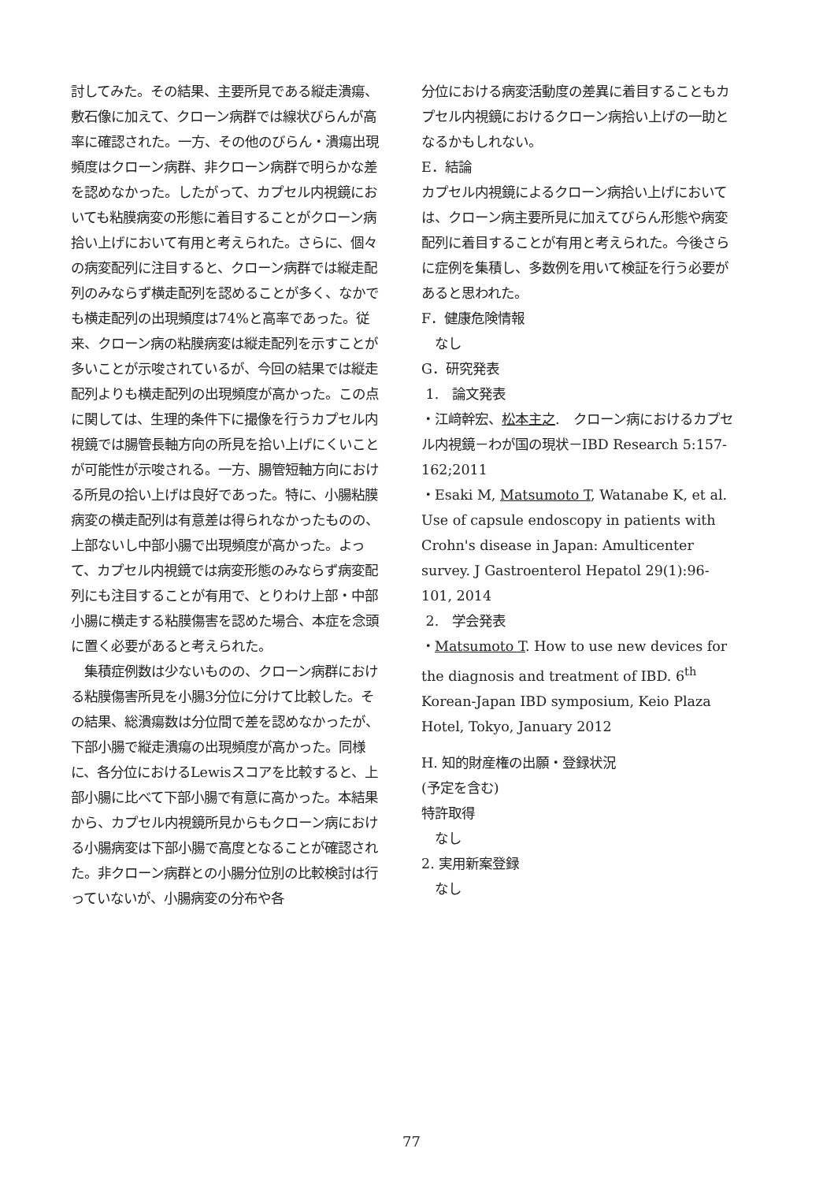討してみた。その結果、主要所見である縦走潰瘍、敷石像に加えて、クローン病群では線状びらんが高率に確認された。一方、その他のびらん・潰瘍出現頻度はクローン病群、非クローン病群で明らかな差を認めなかった。したがって、カプセル内視鏡においても粘膜病変の形態に着目することがクローン病拾い上げにおいて有用と考えられた。さらに、個々の病変配列に注目すると、クローン病群では縦走配列のみならず横走配列を認めることが多く、なかでも横走配列の出現頻度は74%と高率であった。従来、クローン病の粘膜病変は縦走配列を示すことが多いことが示唆されているが、今回の結果では縦走配列よりも横走配列の出現頻度が高かった。この点に関しては、生理的条件下に撮像を行うカプセル内視鏡では腸管長軸方向の所見を拾い上げにくいことが可能性が示唆される。一方、腸管短軸方向における所見の拾い上げは良好であった。特に、小腸粘膜病変の横走配列は有意差は得られなかったものの、上部ないし中部小腸で出現頻度が高かった。よって、カプセル内視鏡では病変形態のみならず病変配列にも注目することが有用で、とりわけ上部・中部小腸に横走する粘膜傷害を認めた場合、本症を念頭に置く必要があると考えられた。
　集積症例数は少ないものの、クローン病群における粘膜傷害所見を小腸3分位に分けて比較した。その結果、総潰瘍数は分位間で差を認めなかったが、下部小腸で縦走潰瘍の出現頻度が高かった。同様に、各分位におけるLewisスコアを比較すると、上部小腸に比べて下部小腸で有意に高かった。本結果から、カプセル内視鏡所見からもクローン病における小腸病変は下部小腸で高度となることが確認された。非クローン病群との小腸分位別の比較検討は行っていないが、小腸病変の分布や各
分位における病変活動度の差異に着目することもカプセル内視鏡におけるクローン病拾い上げの一助となるかもしれない。
E．結論
カプセル内視鏡によるクローン病拾い上げにおいては、クローン病主要所見に加えてびらん形態や病変配列に着目することが有用と考えられた。今後さらに症例を集積し、多数例を用いて検証を行う必要があると思われた。
F．健康危険情報
　なし
G．研究発表
1.　論文発表
・江﨑幹宏、松本主之.　クローン病におけるカプセル内視鏡－わが国の現状－IBD Research 5:157-162;2011
・Esaki M, Matsumoto T, Watanabe K, et al. Use of capsule endoscopy in patients with Crohn's disease in Japan: Amulticenter survey. J Gastroenterol Hepatol 29(1):96-101, 2014
2.　学会発表
・Matsumoto T. How to use new devices for the diagnosis and treatment of IBD. 6<sup>th</sup> Korean-Japan IBD symposium, Keio Plaza Hotel, Tokyo, January 2012
H. 知的財産権の出願・登録状況
(予定を含む)
特許取得
　なし
2. 実用新案登録
　なし
77